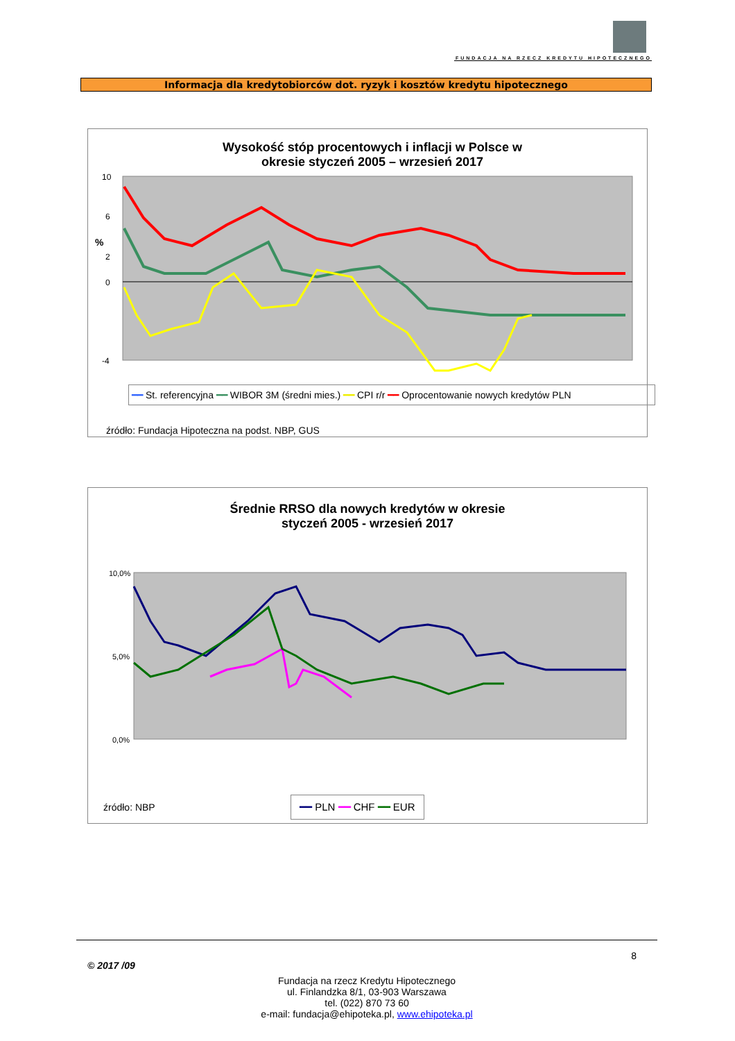FUNDACJA NA RZECZ KREDYTU HIPOTECZNEGO
Informacja dla kredytobiorców dot. ryzyk i kosztów kredytu hipotecznego
Wysokość stóp procentowych i inflacji w Polsce w okresie styczeń 2005 – wrzesień 2017
10
6
2
0
-4
%
━━ St. referencyjna ━━ WIBOR 3M (średni mies.) ━━ CPI r/r ━━ Oprocentowanie nowych kredytów PLN
źródło: Fundacja Hipoteczna na podst. NBP, GUS
Średnie RRSO dla nowych kredytów w okresie
styczeń 2005 - wrzesień 2017
10,0%
5,0%
0,0%
źródło: NBP
━━ PLN ━━ CHF ━━ EUR
8
© 2017 /09
Fundacja na rzecz Kredytu Hipotecznego
ul. Finlandzka 8/1, 03-903 Warszawa
tel. (022) 870 73 60
e-mail: fundacja@ehipoteka.pl, www.ehipoteka.pl